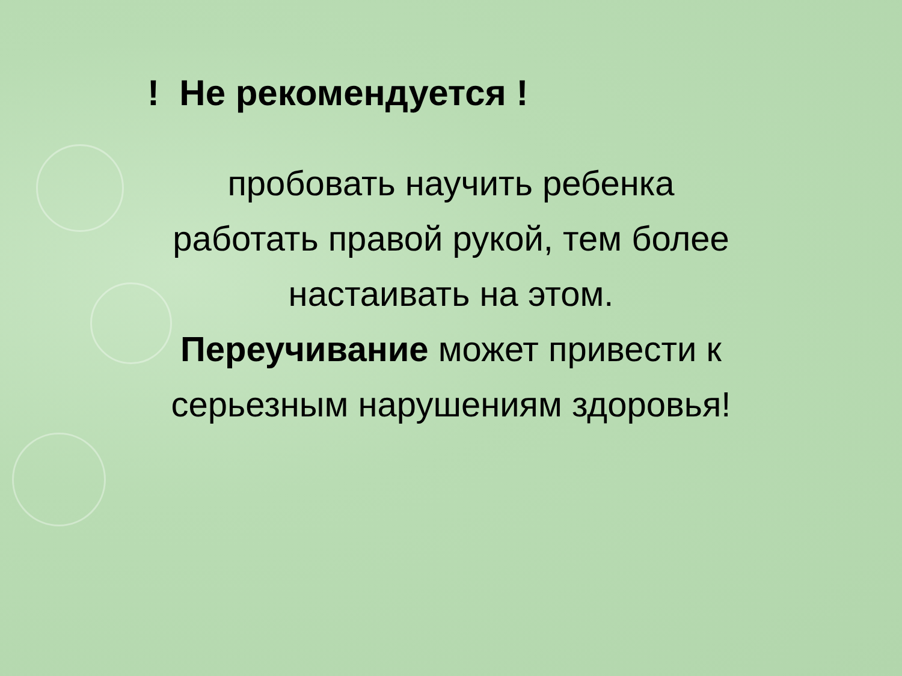! Не рекомендуется !
пробовать научить ребенка
работать правой рукой, тем более
настаивать на этом.
Переучивание может привести к
серьезным нарушениям здоровья!